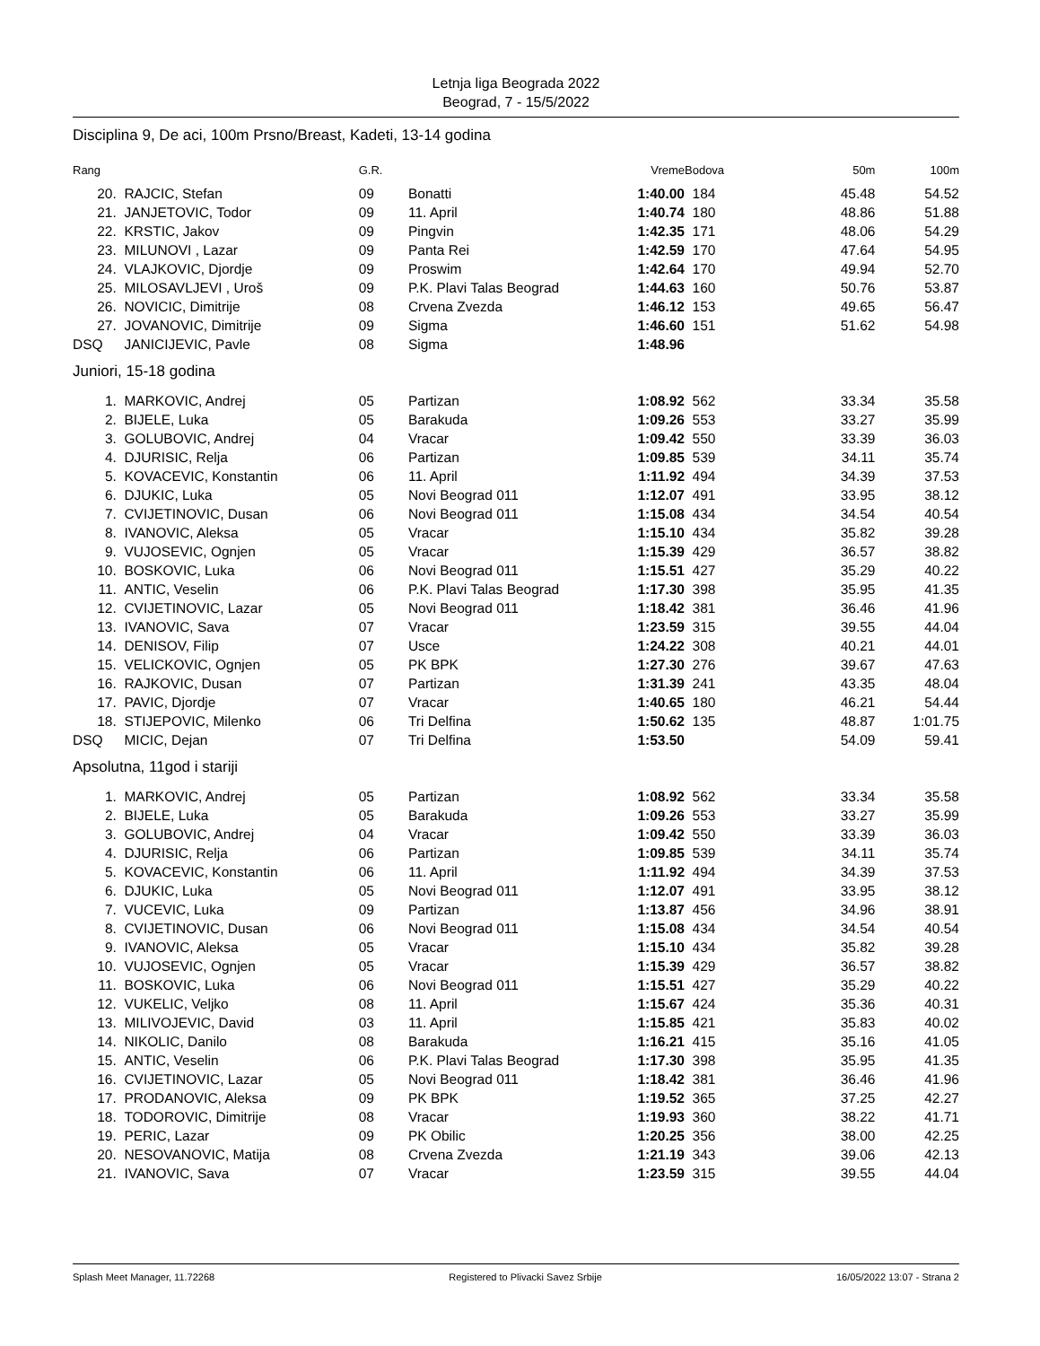Letnja liga Beograda 2022
Beograd, 7 - 15/5/2022
Disciplina 9, De aci, 100m Prsno/Breast, Kadeti, 13-14 godina
| Rang | | G.R. | | Vreme | Bodova | 50m | 100m |
| --- | --- | --- | --- | --- | --- | --- | --- |
| 20. | RAJCIC, Stefan | 09 | Bonatti | 1:40.00 | 184 | 45.48 | 54.52 |
| 21. | JANJETOVIC, Todor | 09 | 11. April | 1:40.74 | 180 | 48.86 | 51.88 |
| 22. | KRSTIC, Jakov | 09 | Pingvin | 1:42.35 | 171 | 48.06 | 54.29 |
| 23. | MILUNOVI , Lazar | 09 | Panta Rei | 1:42.59 | 170 | 47.64 | 54.95 |
| 24. | VLAJKOVIC, Djordje | 09 | Proswim | 1:42.64 | 170 | 49.94 | 52.70 |
| 25. | MILOSAVLJEVI , Uroš | 09 | P.K. Plavi Talas Beograd | 1:44.63 | 160 | 50.76 | 53.87 |
| 26. | NOVICIC, Dimitrije | 08 | Crvena Zvezda | 1:46.12 | 153 | 49.65 | 56.47 |
| 27. | JOVANOVIC, Dimitrije | 09 | Sigma | 1:46.60 | 151 | 51.62 | 54.98 |
| DSQ | JANICIJEVIC, Pavle | 08 | Sigma | 1:48.96 | | | |
Juniori, 15-18 godina
| 1. | MARKOVIC, Andrej | 05 | Partizan | 1:08.92 | 562 | 33.34 | 35.58 |
| 2. | BIJELE, Luka | 05 | Barakuda | 1:09.26 | 553 | 33.27 | 35.99 |
| 3. | GOLUBOVIC, Andrej | 04 | Vracar | 1:09.42 | 550 | 33.39 | 36.03 |
| 4. | DJURISIC, Relja | 06 | Partizan | 1:09.85 | 539 | 34.11 | 35.74 |
| 5. | KOVACEVIC, Konstantin | 06 | 11. April | 1:11.92 | 494 | 34.39 | 37.53 |
| 6. | DJUKIC, Luka | 05 | Novi Beograd 011 | 1:12.07 | 491 | 33.95 | 38.12 |
| 7. | CVIJETINOVIC, Dusan | 06 | Novi Beograd 011 | 1:15.08 | 434 | 34.54 | 40.54 |
| 8. | IVANOVIC, Aleksa | 05 | Vracar | 1:15.10 | 434 | 35.82 | 39.28 |
| 9. | VUJOSEVIC, Ognjen | 05 | Vracar | 1:15.39 | 429 | 36.57 | 38.82 |
| 10. | BOSKOVIC, Luka | 06 | Novi Beograd 011 | 1:15.51 | 427 | 35.29 | 40.22 |
| 11. | ANTIC, Veselin | 06 | P.K. Plavi Talas Beograd | 1:17.30 | 398 | 35.95 | 41.35 |
| 12. | CVIJETINOVIC, Lazar | 05 | Novi Beograd 011 | 1:18.42 | 381 | 36.46 | 41.96 |
| 13. | IVANOVIC, Sava | 07 | Vracar | 1:23.59 | 315 | 39.55 | 44.04 |
| 14. | DENISOV, Filip | 07 | Usce | 1:24.22 | 308 | 40.21 | 44.01 |
| 15. | VELICKOVIC, Ognjen | 05 | PK BPK | 1:27.30 | 276 | 39.67 | 47.63 |
| 16. | RAJKOVIC, Dusan | 07 | Partizan | 1:31.39 | 241 | 43.35 | 48.04 |
| 17. | PAVIC, Djordje | 07 | Vracar | 1:40.65 | 180 | 46.21 | 54.44 |
| 18. | STIJEPOVIC, Milenko | 06 | Tri Delfina | 1:50.62 | 135 | 48.87 | 1:01.75 |
| DSQ | MICIC, Dejan | 07 | Tri Delfina | 1:53.50 | | 54.09 | 59.41 |
Apsolutna, 11god i stariji
| 1. | MARKOVIC, Andrej | 05 | Partizan | 1:08.92 | 562 | 33.34 | 35.58 |
| 2. | BIJELE, Luka | 05 | Barakuda | 1:09.26 | 553 | 33.27 | 35.99 |
| 3. | GOLUBOVIC, Andrej | 04 | Vracar | 1:09.42 | 550 | 33.39 | 36.03 |
| 4. | DJURISIC, Relja | 06 | Partizan | 1:09.85 | 539 | 34.11 | 35.74 |
| 5. | KOVACEVIC, Konstantin | 06 | 11. April | 1:11.92 | 494 | 34.39 | 37.53 |
| 6. | DJUKIC, Luka | 05 | Novi Beograd 011 | 1:12.07 | 491 | 33.95 | 38.12 |
| 7. | VUCEVIC, Luka | 09 | Partizan | 1:13.87 | 456 | 34.96 | 38.91 |
| 8. | CVIJETINOVIC, Dusan | 06 | Novi Beograd 011 | 1:15.08 | 434 | 34.54 | 40.54 |
| 9. | IVANOVIC, Aleksa | 05 | Vracar | 1:15.10 | 434 | 35.82 | 39.28 |
| 10. | VUJOSEVIC, Ognjen | 05 | Vracar | 1:15.39 | 429 | 36.57 | 38.82 |
| 11. | BOSKOVIC, Luka | 06 | Novi Beograd 011 | 1:15.51 | 427 | 35.29 | 40.22 |
| 12. | VUKELIC, Veljko | 08 | 11. April | 1:15.67 | 424 | 35.36 | 40.31 |
| 13. | MILIVOJEVIC, David | 03 | 11. April | 1:15.85 | 421 | 35.83 | 40.02 |
| 14. | NIKOLIC, Danilo | 08 | Barakuda | 1:16.21 | 415 | 35.16 | 41.05 |
| 15. | ANTIC, Veselin | 06 | P.K. Plavi Talas Beograd | 1:17.30 | 398 | 35.95 | 41.35 |
| 16. | CVIJETINOVIC, Lazar | 05 | Novi Beograd 011 | 1:18.42 | 381 | 36.46 | 41.96 |
| 17. | PRODANOVIC, Aleksa | 09 | PK BPK | 1:19.52 | 365 | 37.25 | 42.27 |
| 18. | TODOROVIC, Dimitrije | 08 | Vracar | 1:19.93 | 360 | 38.22 | 41.71 |
| 19. | PERIC, Lazar | 09 | PK Obilic | 1:20.25 | 356 | 38.00 | 42.25 |
| 20. | NESOVANOVIC, Matija | 08 | Crvena Zvezda | 1:21.19 | 343 | 39.06 | 42.13 |
| 21. | IVANOVIC, Sava | 07 | Vracar | 1:23.59 | 315 | 39.55 | 44.04 |
Splash Meet Manager, 11.72268 Registered to Plivacki Savez Srbije 16/05/2022 13:07 - Strana 2